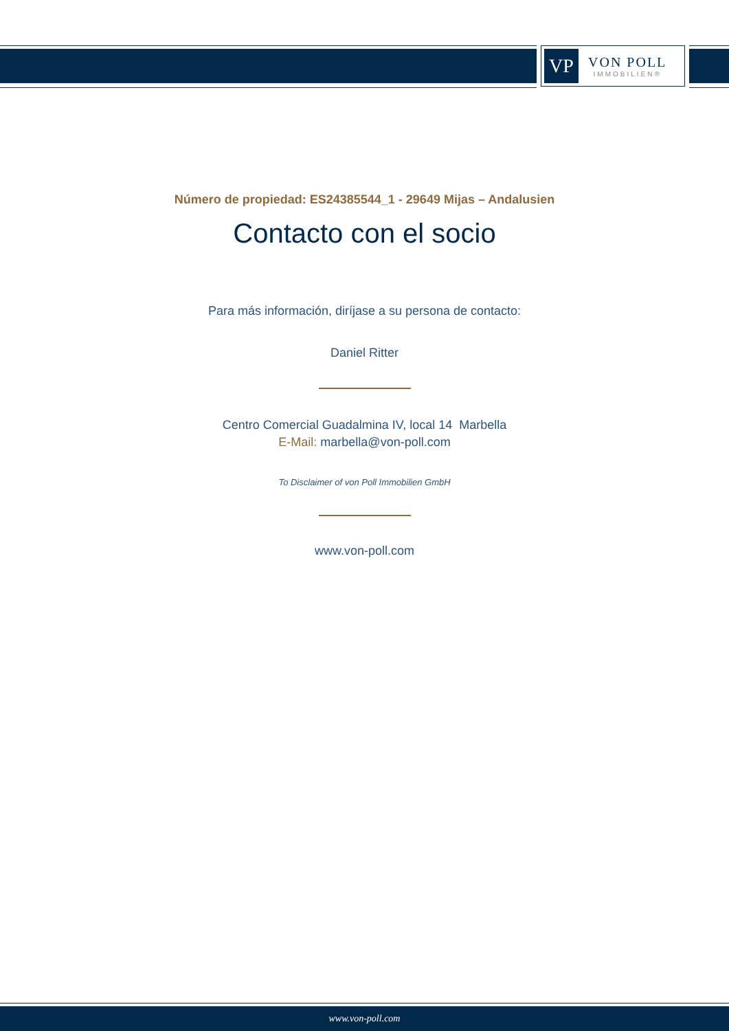VP
VON POLL
IMMOBILIEN®
Número de propiedad: ES24385544_1 - 29649 Mijas – Andalusien
Contacto con el socio
Para más información, diríjase a su persona de contacto:
Daniel Ritter
Centro Comercial Guadalmina IV, local 14 Marbella
E-Mail: marbella@von-poll.com
To Disclaimer of von Poll Immobilien GmbH
www.von-poll.com
www.von-poll.com